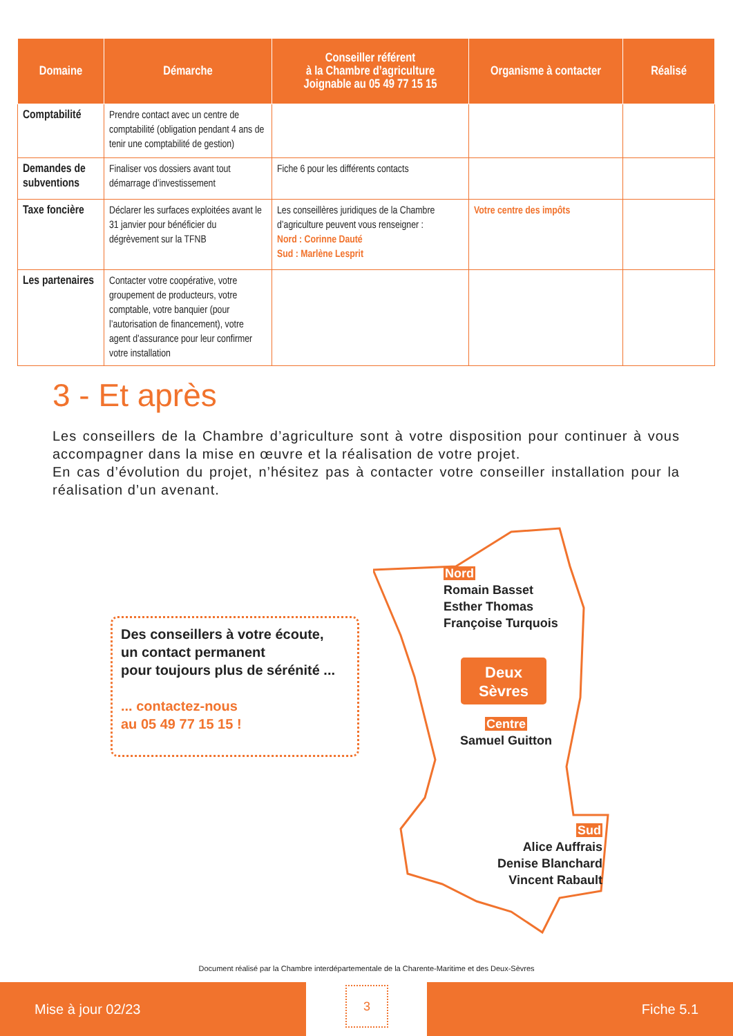| Domaine | Démarche | Conseiller référent à la Chambre d’agriculture Joignable au 05 49 77 15 15 | Organisme à contacter | Réalisé |
| --- | --- | --- | --- | --- |
| Comptabilité | Prendre contact avec un centre de comptabilité (obligation pendant 4 ans de tenir une comptabilité de gestion) | | | |
| Demandes de subventions | Finaliser vos dossiers avant tout démarrage d’investissement | Fiche 6 pour les différents contacts | | |
| Taxe foncière | Déclarer les surfaces exploitées avant le 31 janvier pour bénéficier du dégrèvement sur la TFNB | Les conseillères juridiques de la Chambre d’agriculture peuvent vous renseigner : Nord : Corinne Dauté Sud : Marlène Lesprit | Votre centre des impôts | |
| Les partenaires | Contacter votre coopérative, votre groupement de producteurs, votre comptable, votre banquier (pour l’autorisation de financement), votre agent d’assurance pour leur confirmer votre installation | | | |
3 - Et après
Les conseillers de la Chambre d’agriculture sont à votre disposition pour continuer à vous accompagner dans la mise en œuvre et la réalisation de votre projet.
En cas d’évolution du projet, n’hésitez pas à contacter votre conseiller installation pour la réalisation d’un avenant.
Des conseillers à votre écoute,
un contact permanent
pour toujours plus de sérénité ...
... contactez-nous
au 05 49 77 15 15 !
Nord
Romain Basset
Esther Thomas
Françoise Turquois
Deux
Sèvres
Centre
Samuel Guitton
Sud
Alice Auffrais
Denise Blanchard
Vincent Rabault
Document réalisé par la Chambre interdépartementale de la Charente-Maritime et des Deux-Sèvres
Mise à jour 02/23 3 Fiche 5.1